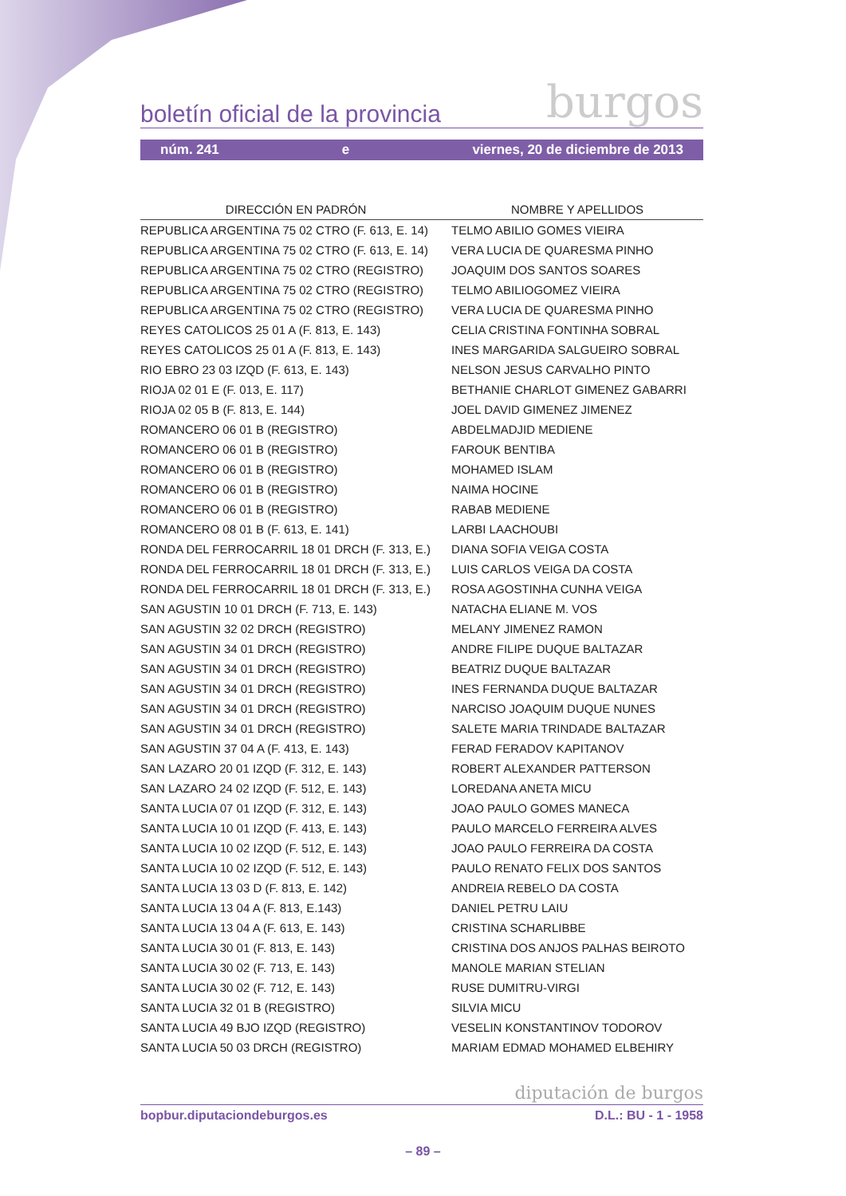boletín oficial de la provincia burgos
núm. 241 e viernes, 20 de diciembre de 2013
| DIRECCIÓN EN PADRÓN | NOMBRE Y APELLIDOS |
| --- | --- |
| REPUBLICA ARGENTINA 75 02 CTRO (F. 613, E. 14) | TELMO ABILIO GOMES VIEIRA |
| REPUBLICA ARGENTINA 75 02 CTRO (F. 613, E. 14) | VERA LUCIA DE QUARESMA PINHO |
| REPUBLICA ARGENTINA 75 02 CTRO (REGISTRO) | JOAQUIM DOS SANTOS SOARES |
| REPUBLICA ARGENTINA 75 02 CTRO (REGISTRO) | TELMO ABILIOGOMEZ VIEIRA |
| REPUBLICA ARGENTINA 75 02 CTRO (REGISTRO) | VERA LUCIA DE QUARESMA PINHO |
| REYES CATOLICOS 25 01 A (F. 813, E. 143) | CELIA CRISTINA FONTINHA SOBRAL |
| REYES CATOLICOS 25 01 A (F. 813, E. 143) | INES MARGARIDA SALGUEIRO SOBRAL |
| RIO EBRO 23 03 IZQD (F. 613, E. 143) | NELSON JESUS CARVALHO PINTO |
| RIOJA 02 01 E (F. 013, E. 117) | BETHANIE CHARLOT GIMENEZ GABARRI |
| RIOJA 02 05 B (F. 813, E. 144) | JOEL DAVID GIMENEZ JIMENEZ |
| ROMANCERO 06 01 B (REGISTRO) | ABDELMADJID MEDIENE |
| ROMANCERO 06 01 B (REGISTRO) | FAROUK BENTIBA |
| ROMANCERO 06 01 B (REGISTRO) | MOHAMED ISLAM |
| ROMANCERO 06 01 B (REGISTRO) | NAIMA HOCINE |
| ROMANCERO 06 01 B (REGISTRO) | RABAB MEDIENE |
| ROMANCERO 08 01 B (F. 613, E. 141) | LARBI LAACHOUBI |
| RONDA DEL FERROCARRIL 18 01 DRCH (F. 313, E.) | DIANA SOFIA VEIGA COSTA |
| RONDA DEL FERROCARRIL 18 01 DRCH (F. 313, E.) | LUIS CARLOS VEIGA DA COSTA |
| RONDA DEL FERROCARRIL 18 01 DRCH (F. 313, E.) | ROSA AGOSTINHA CUNHA VEIGA |
| SAN AGUSTIN 10 01 DRCH (F. 713, E. 143) | NATACHA ELIANE M. VOS |
| SAN AGUSTIN 32 02 DRCH (REGISTRO) | MELANY JIMENEZ RAMON |
| SAN AGUSTIN 34 01 DRCH (REGISTRO) | ANDRE FILIPE DUQUE BALTAZAR |
| SAN AGUSTIN 34 01 DRCH (REGISTRO) | BEATRIZ DUQUE BALTAZAR |
| SAN AGUSTIN 34 01 DRCH (REGISTRO) | INES FERNANDA DUQUE BALTAZAR |
| SAN AGUSTIN 34 01 DRCH (REGISTRO) | NARCISO JOAQUIM DUQUE NUNES |
| SAN AGUSTIN 34 01 DRCH (REGISTRO) | SALETE MARIA TRINDADE BALTAZAR |
| SAN AGUSTIN 37 04 A (F. 413, E. 143) | FERAD FERADOV KAPITANOV |
| SAN LAZARO 20 01 IZQD (F. 312, E. 143) | ROBERT ALEXANDER PATTERSON |
| SAN LAZARO 24 02 IZQD (F. 512, E. 143) | LOREDANA ANETA MICU |
| SANTA LUCIA 07 01 IZQD (F. 312, E. 143) | JOAO PAULO GOMES MANECA |
| SANTA LUCIA 10 01 IZQD (F. 413, E. 143) | PAULO MARCELO FERREIRA ALVES |
| SANTA LUCIA 10 02 IZQD (F. 512, E. 143) | JOAO PAULO FERREIRA DA COSTA |
| SANTA LUCIA 10 02 IZQD (F. 512, E. 143) | PAULO RENATO FELIX DOS SANTOS |
| SANTA LUCIA 13 03 D (F. 813, E. 142) | ANDREIA REBELO DA COSTA |
| SANTA LUCIA 13 04 A (F. 813, E.143) | DANIEL PETRU LAIU |
| SANTA LUCIA 13 04 A (F. 613, E. 143) | CRISTINA SCHARLIBBE |
| SANTA LUCIA 30 01 (F. 813, E. 143) | CRISTINA DOS ANJOS PALHAS BEIROTO |
| SANTA LUCIA 30 02 (F. 713, E. 143) | MANOLE MARIAN STELIAN |
| SANTA LUCIA 30 02 (F. 712, E. 143) | RUSE DUMITRU-VIRGI |
| SANTA LUCIA 32 01 B (REGISTRO) | SILVIA MICU |
| SANTA LUCIA 49 BJO IZQD (REGISTRO) | VESELIN KONSTANTINOV TODOROV |
| SANTA LUCIA 50 03 DRCH (REGISTRO) | MARIAM EDMAD MOHAMED ELBEHIRY |
diputación de burgos
bopbur.diputaciondeburgos.es D.L.: BU - 1 - 1958
– 89 –